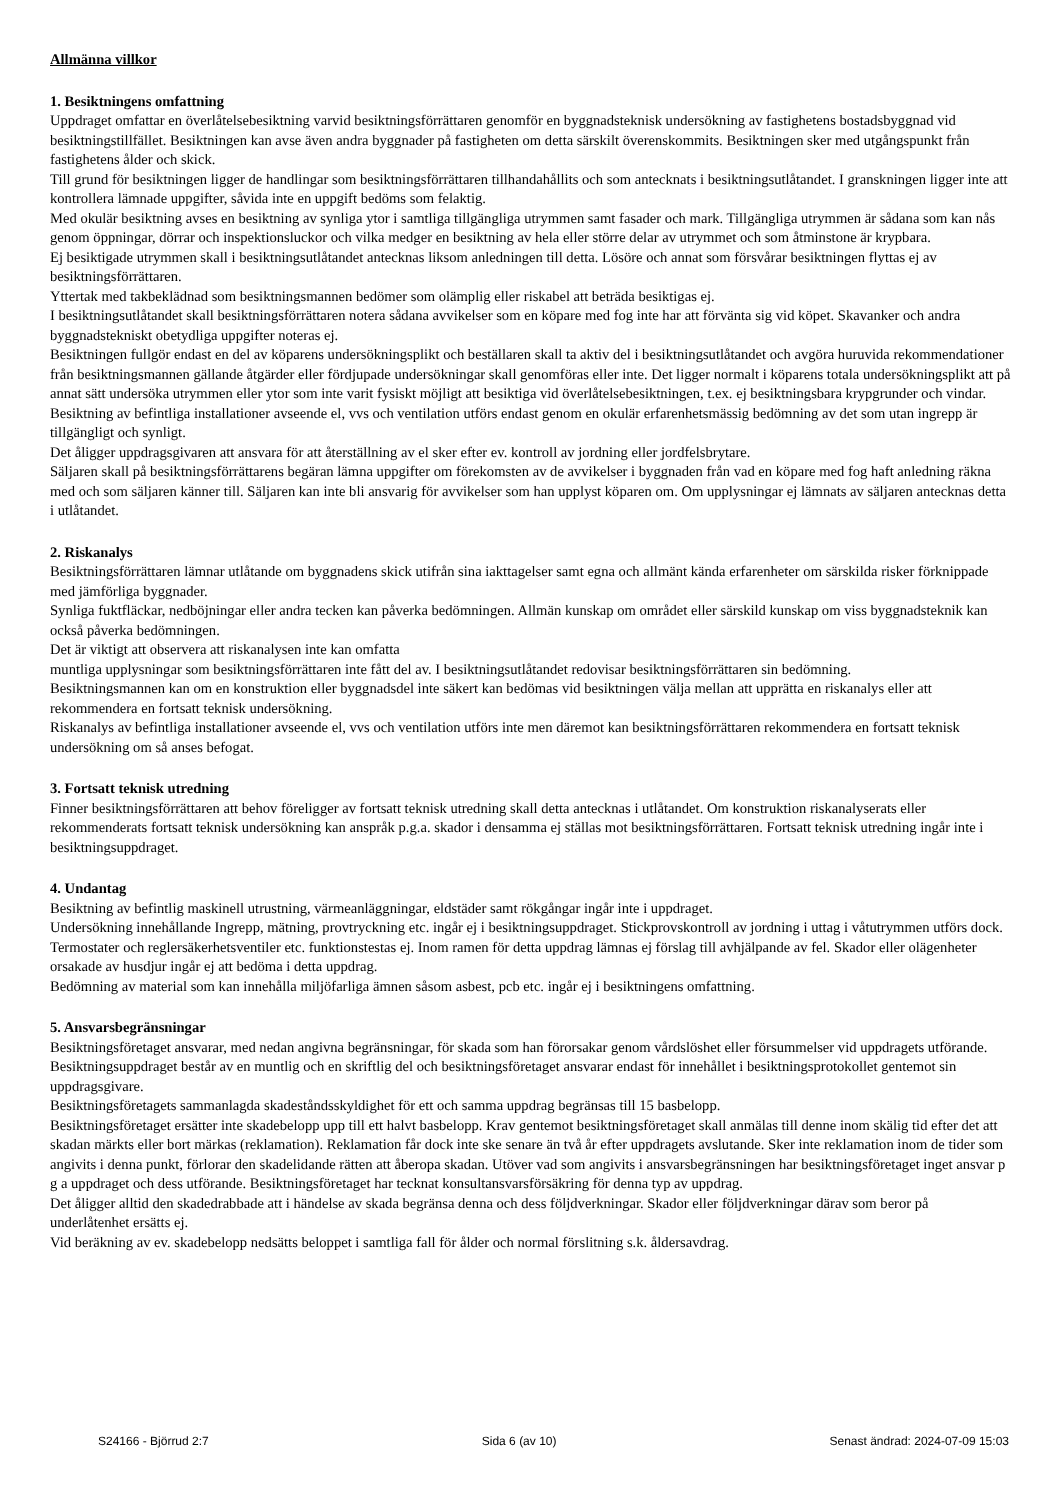Allmänna villkor
1. Besiktningens omfattning
Uppdraget omfattar en överlåtelsebesiktning varvid besiktningsförrättaren genomför en byggnadsteknisk undersökning av fastighetens bostadsbyggnad vid besiktningstillfället. Besiktningen kan avse även andra byggnader på fastigheten om detta särskilt överenskommits. Besiktningen sker med utgångspunkt från fastighetens ålder och skick.
Till grund för besiktningen ligger de handlingar som besiktningsförrättaren tillhandahållits och som antecknats i besiktningsutlåtandet. I granskningen ligger inte att kontrollera lämnade uppgifter, såvida inte en uppgift bedöms som felaktig.
Med okulär besiktning avses en besiktning av synliga ytor i samtliga tillgängliga utrymmen samt fasader och mark. Tillgängliga utrymmen är sådana som kan nås genom öppningar, dörrar och inspektionsluckor och vilka medger en besiktning av hela eller större delar av utrymmet och som åtminstone är krypbara.
Ej besiktigade utrymmen skall i besiktningsutlåtandet antecknas liksom anledningen till detta. Lösöre och annat som försvårar besiktningen flyttas ej av besiktningsförrättaren.
Yttertak med takbeklädnad som besiktningsmannen bedömer som olämplig eller riskabel att beträda besiktigas ej.
I besiktningsutlåtandet skall besiktningsförrättaren notera sådana avvikelser som en köpare med fog inte har att förvänta sig vid köpet. Skavanker och andra byggnadstekniskt obetydliga uppgifter noteras ej.
Besiktningen fullgör endast en del av köparens undersökningsplikt och beställaren skall ta aktiv del i besiktningsutlåtandet och avgöra huruvida rekommendationer från besiktningsmannen gällande åtgärder eller fördjupade undersökningar skall genomföras eller inte. Det ligger normalt i köparens totala undersökningsplikt att på annat sätt undersöka utrymmen eller ytor som inte varit fysiskt möjligt att besiktiga vid överlåtelsebesiktningen, t.ex. ej besiktningsbara krypgrunder och vindar.
Besiktning av befintliga installationer avseende el, vvs och ventilation utförs endast genom en okulär erfarenhetsmässig bedömning av det som utan ingrepp är tillgängligt och synligt.
Det åligger uppdragsgivaren att ansvara för att återställning av el sker efter ev. kontroll av jordning eller jordfelsbrytare.
Säljaren skall på besiktningsförrättarens begäran lämna uppgifter om förekomsten av de avvikelser i byggnaden från vad en köpare med fog haft anledning räkna med och som säljaren känner till. Säljaren kan inte bli ansvarig för avvikelser som han upplyst köparen om. Om upplysningar ej lämnats av säljaren antecknas detta i utlåtandet.
2. Riskanalys
Besiktningsförrättaren lämnar utlåtande om byggnadens skick utifrån sina iakttagelser samt egna och allmänt kända erfarenheter om särskilda risker förknippade med jämförliga byggnader.
Synliga fuktfläckar, nedböjningar eller andra tecken kan påverka bedömningen. Allmän kunskap om området eller särskild kunskap om viss byggnadsteknik kan också påverka bedömningen.
Det är viktigt att observera att riskanalysen inte kan omfatta
muntliga upplysningar som besiktningsförrättaren inte fått del av. I besiktningsutlåtandet redovisar besiktningsförrättaren sin bedömning.
Besiktningsmannen kan om en konstruktion eller byggnadsdel inte säkert kan bedömas vid besiktningen välja mellan att upprätta en riskanalys eller att rekommendera en fortsatt teknisk undersökning.
Riskanalys av befintliga installationer avseende el, vvs och ventilation utförs inte men däremot kan besiktningsförrättaren rekommendera en fortsatt teknisk undersökning om så anses befogat.
3. Fortsatt teknisk utredning
Finner besiktningsförrättaren att behov föreligger av fortsatt teknisk utredning skall detta antecknas i utlåtandet. Om konstruktion riskanalyserats eller rekommenderats fortsatt teknisk undersökning kan anspråk p.g.a. skador i densamma ej ställas mot besiktningsförrättaren. Fortsatt teknisk utredning ingår inte i besiktningsuppdraget.
4. Undantag
Besiktning av befintlig maskinell utrustning, värmeanläggningar, eldstäder samt rökgångar ingår inte i uppdraget.
Undersökning innehållande Ingrepp, mätning, provtryckning etc. ingår ej i besiktningsuppdraget. Stickprovskontroll av jordning i uttag i våtutrymmen utförs dock. Termostater och reglersäkerhetsventiler etc. funktionstestas ej. Inom ramen för detta uppdrag lämnas ej förslag till avhjälpande av fel. Skador eller olägenheter orsakade av husdjur ingår ej att bedöma i detta uppdrag.
Bedömning av material som kan innehålla miljöfarliga ämnen såsom asbest, pcb etc. ingår ej i besiktningens omfattning.
5. Ansvarsbegränsningar
Besiktningsföretaget ansvarar, med nedan angivna begränsningar, för skada som han förorsakar genom vårdslöshet eller försummelser vid uppdragets utförande. Besiktningsuppdraget består av en muntlig och en skriftlig del och besiktningsföretaget ansvarar endast för innehållet i besiktningsprotokollet gentemot sin uppdragsgivare.
Besiktningsföretagets sammanlagda skadeståndsskyldighet för ett och samma uppdrag begränsas till 15 basbelopp.
Besiktningsföretaget ersätter inte skadebelopp upp till ett halvt basbelopp. Krav gentemot besiktningsföretaget skall anmälas till denne inom skälig tid efter det att skadan märkts eller bort märkas (reklamation). Reklamation får dock inte ske senare än två år efter uppdragets avslutande. Sker inte reklamation inom de tider som angivits i denna punkt, förlorar den skadelidande rätten att åberopa skadan. Utöver vad som angivits i ansvarsbegränsningen har besiktningsföretaget inget ansvar p g a uppdraget och dess utförande. Besiktningsföretaget har tecknat konsultansvarsförsäkring för denna typ av uppdrag.
Det åligger alltid den skadedrabbade att i händelse av skada begränsa denna och dess följdverkningar. Skador eller följdverkningar därav som beror på underlåtenhet ersätts ej.
Vid beräkning av ev. skadebelopp nedsätts beloppet i samtliga fall för ålder och normal förslitning s.k. åldersavdrag.
S24166 - Björrud 2:7 Sida 6 (av 10) Senast ändrad: 2024-07-09 15:03